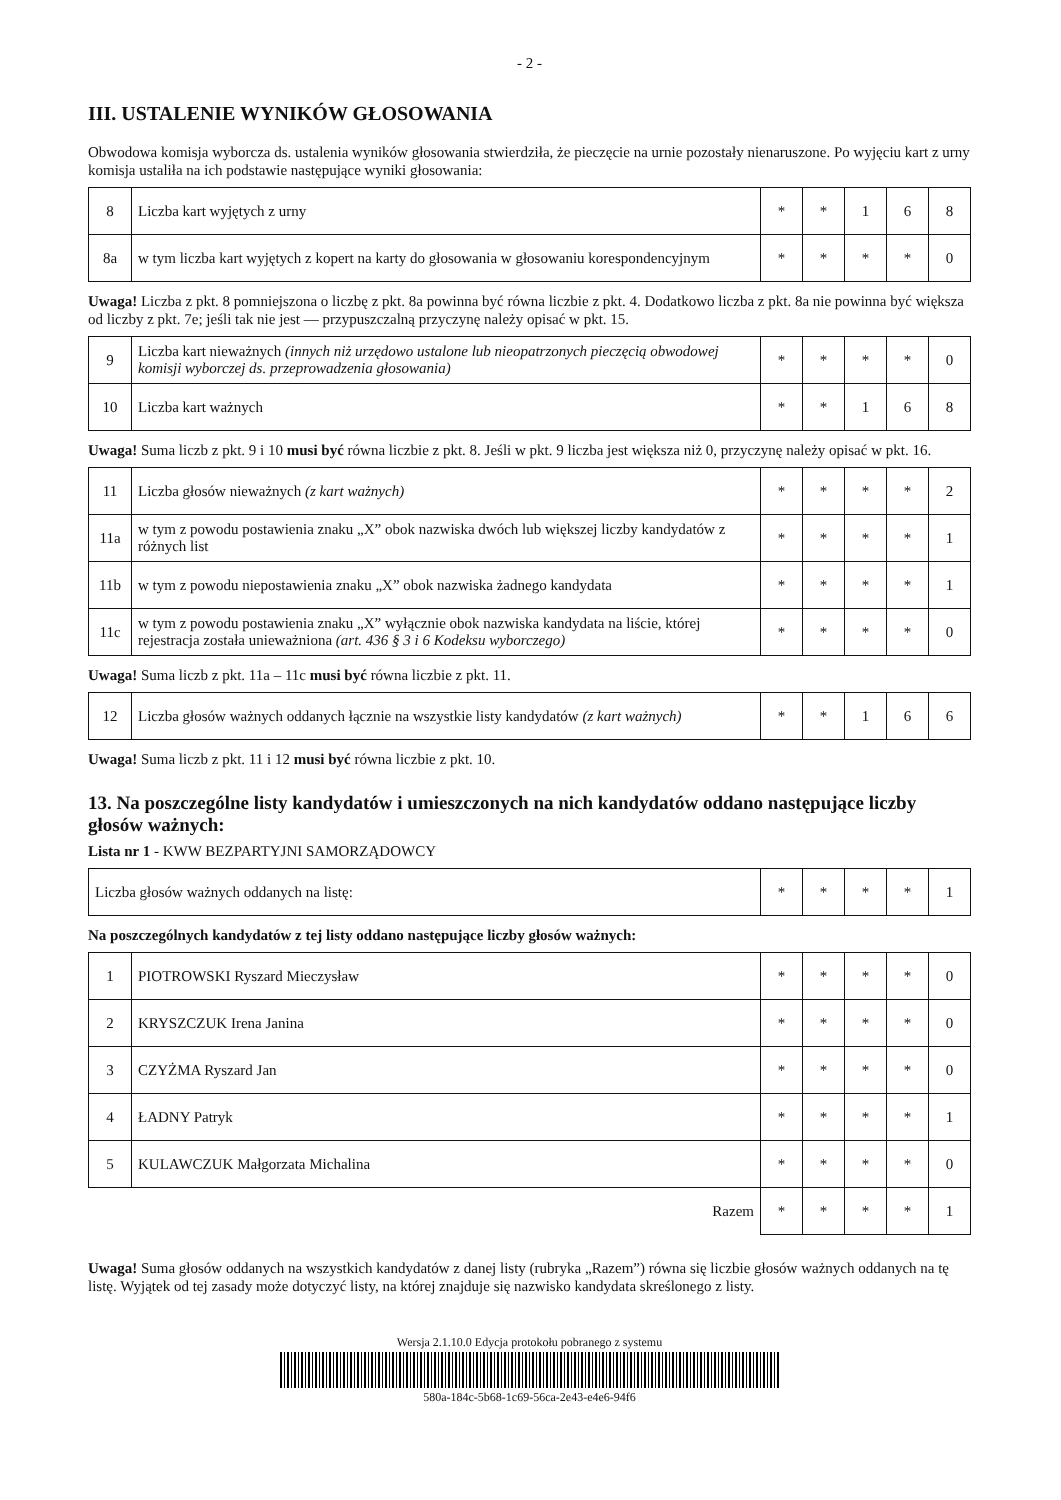- 2 -
III. USTALENIE WYNIKÓW GŁOSOWANIA
Obwodowa komisja wyborcza ds. ustalenia wyników głosowania stwierdziła, że pieczęcie na urnie pozostały nienaruszone. Po wyjęciu kart z urny komisja ustaliła na ich podstawie następujące wyniki głosowania:
| 8 | Liczba kart wyjętych z urny | * | * | 1 | 6 | 8 |
| 8a | w tym liczba kart wyjętych z kopert na karty do głosowania w głosowaniu korespondencyjnym | * | * | * | * | 0 |
Uwaga! Liczba z pkt. 8 pomniejszona o liczbę z pkt. 8a powinna być równa liczbie z pkt. 4. Dodatkowo liczba z pkt. 8a nie powinna być większa od liczby z pkt. 7e; jeśli tak nie jest — przypuszczalną przyczynę należy opisać w pkt. 15.
| 9 | Liczba kart nieważnych (innych niż urzędowo ustalone lub nieopatrzonych pieczęcią obwodowej komisji wyborczej ds. przeprowadzenia głosowania) | * | * | * | * | 0 |
| 10 | Liczba kart ważnych | * | * | 1 | 6 | 8 |
Uwaga! Suma liczb z pkt. 9 i 10 musi być równa liczbie z pkt. 8. Jeśli w pkt. 9 liczba jest większa niż 0, przyczynę należy opisać w pkt. 16.
| 11 | Liczba głosów nieważnych (z kart ważnych) | * | * | * | * | 2 |
| 11a | w tym z powodu postawienia znaku „X” obok nazwiska dwóch lub większej liczby kandydatów z różnych list | * | * | * | * | 1 |
| 11b | w tym z powodu niepostawienia znaku „X” obok nazwiska żadnego kandydata | * | * | * | * | 1 |
| 11c | w tym z powodu postawienia znaku „X” wyłącznie obok nazwiska kandydata na liście, której rejestracja została unieważniona (art. 436 § 3 i 6 Kodeksu wyborczego) | * | * | * | * | 0 |
Uwaga! Suma liczb z pkt. 11a – 11c musi być równa liczbie z pkt. 11.
| 12 | Liczba głosów ważnych oddanych łącznie na wszystkie listy kandydatów (z kart ważnych) | * | * | 1 | 6 | 6 |
Uwaga! Suma liczb z pkt. 11 i 12 musi być równa liczbie z pkt. 10.
13. Na poszczególne listy kandydatów i umieszczonych na nich kandydatów oddano następujące liczby głosów ważnych:
Lista nr 1 - KWW BEZPARTYJNI SAMORZĄDOWCY
| Liczba głosów ważnych oddanych na listę: | * | * | * | * | 1 |
Na poszczególnych kandydatów z tej listy oddano następujące liczby głosów ważnych:
| 1 | PIOTROWSKI Ryszard Mieczysław | * | * | * | * | 0 |
| 2 | KRYSZCZUK Irena Janina | * | * | * | * | 0 |
| 3 | CZYŻMA Ryszard Jan | * | * | * | * | 0 |
| 4 | ŁADNY Patryk | * | * | * | * | 1 |
| 5 | KULAWCZUK Małgorzata Michalina | * | * | * | * | 0 |
| Razem | | * | * | * | * | 1 |
Uwaga! Suma głosów oddanych na wszystkich kandydatów z danej listy (rubryka „Razem”) równa się liczbie głosów ważnych oddanych na tę listę. Wyjątek od tej zasady może dotyczyć listy, na której znajduje się nazwisko kandydata skreślonego z listy.
Wersja 2.1.10.0 Edycja protokołu pobranego z systemu
580a-184c-5b68-1c69-56ca-2e43-e4e6-94f6